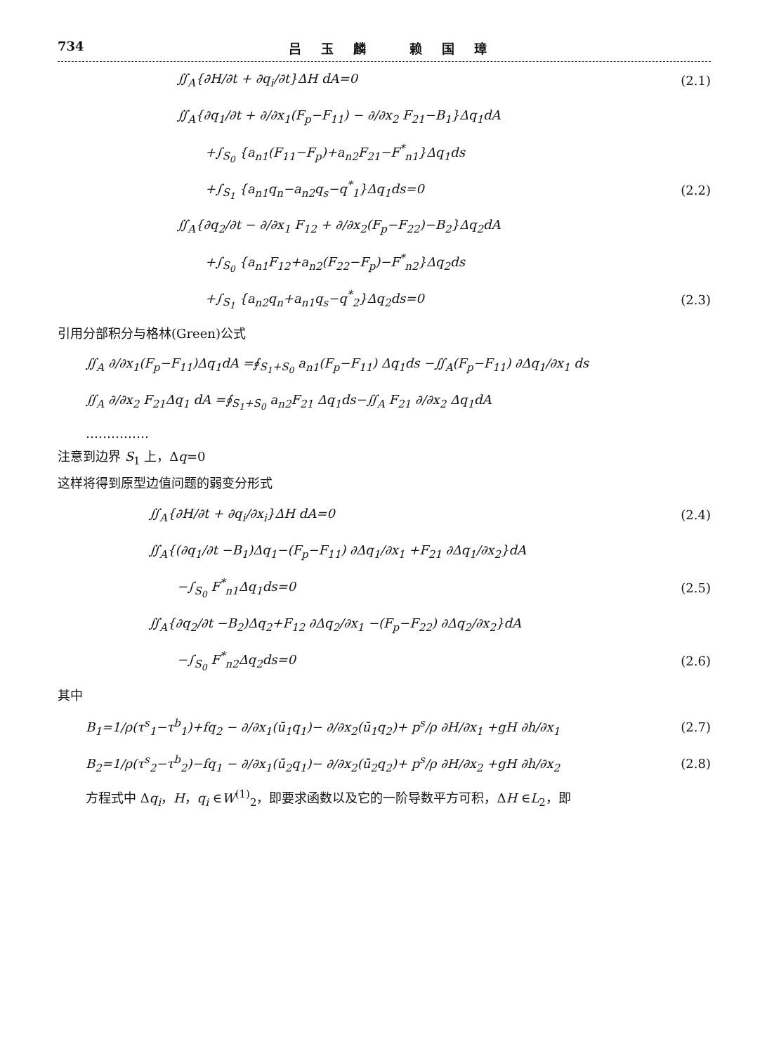734 吕玉麟 赖国璋
∬<sub>A</sub>{∂H/∂t + ∂q<sub>i</sub>/∂t}ΔH dA=0 (2.1)
∬<sub>A</sub>{∂q<sub>1</sub>/∂t + ∂/∂x<sub>1</sub>(F<sub>p</sub>−F<sub>11</sub>) − ∂/∂x<sub>2</sub> F<sub>21</sub>−B<sub>1</sub>}Δq<sub>1</sub>dA
+∫<sub>S<sub>0</sub></sub> {a<sub>n1</sub>(F<sub>11</sub>−F<sub>p</sub>)+a<sub>n2</sub>F<sub>21</sub>−F<sup>*</sup><sub>n1</sub>}Δq<sub>1</sub>ds
+∫<sub>S<sub>1</sub></sub> {a<sub>n1</sub>q<sub>n</sub>−a<sub>n2</sub>q<sub>s</sub>−q<sup>*</sup><sub>1</sub>}Δq<sub>1</sub>ds=0 (2.2)
∬<sub>A</sub>{∂q<sub>2</sub>/∂t − ∂/∂x<sub>1</sub> F<sub>12</sub> + ∂/∂x<sub>2</sub>(F<sub>p</sub>−F<sub>22</sub>)−B<sub>2</sub>}Δq<sub>2</sub>dA
+∫<sub>S<sub>0</sub></sub> {a<sub>n1</sub>F<sub>12</sub>+a<sub>n2</sub>(F<sub>22</sub>−F<sub>p</sub>)−F<sup>*</sup><sub>n2</sub>}Δq<sub>2</sub>ds
+∫<sub>S<sub>1</sub></sub> {a<sub>n2</sub>q<sub>n</sub>+a<sub>n1</sub>q<sub>s</sub>−q<sup>*</sup><sub>2</sub>}Δq<sub>2</sub>ds=0 (2.3)
引用分部积分与格林(Green)公式
∬<sub>A</sub> ∂/∂x<sub>1</sub>(F<sub>p</sub>−F<sub>11</sub>)Δq<sub>1</sub>dA =∮<sub>S<sub>1</sub>+S<sub>0</sub></sub> a<sub>n1</sub>(F<sub>p</sub>−F<sub>11</sub>) Δq<sub>1</sub>ds −∬<sub>A</sub>(F<sub>p</sub>−F<sub>11</sub>) ∂Δq<sub>1</sub>/∂x<sub>1</sub> ds
∬<sub>A</sub> ∂/∂x<sub>2</sub> F<sub>21</sub>Δq<sub>1</sub> dA =∮<sub>S<sub>1</sub>+S<sub>0</sub></sub> a<sub>n2</sub>F<sub>21</sub> Δq<sub>1</sub>ds−∬<sub>A</sub> F<sub>21</sub> ∂/∂x<sub>2</sub> Δq<sub>1</sub>dA
……………
注意到边界 S<sub>1</sub> 上，Δq=0
这样将得到原型边值问题的弱变分形式
∬<sub>A</sub>{∂H/∂t + ∂q<sub>i</sub>/∂x<sub>i</sub>}ΔH dA=0 (2.4)
∬<sub>A</sub>{(∂q<sub>1</sub>/∂t −B<sub>1</sub>)Δq<sub>1</sub>−(F<sub>p</sub>−F<sub>11</sub>) ∂Δq<sub>1</sub>/∂x<sub>1</sub> +F<sub>21</sub> ∂Δq<sub>1</sub>/∂x<sub>2</sub>}dA
−∫<sub>S<sub>0</sub></sub> F<sup>*</sup><sub>n1</sub>Δq<sub>1</sub>ds=0 (2.5)
∬<sub>A</sub>{∂q<sub>2</sub>/∂t −B<sub>2</sub>)Δq<sub>2</sub>+F<sub>12</sub> ∂Δq<sub>2</sub>/∂x<sub>1</sub> −(F<sub>p</sub>−F<sub>22</sub>) ∂Δq<sub>2</sub>/∂x<sub>2</sub>}dA
−∫<sub>S<sub>0</sub></sub> F<sup>*</sup><sub>n2</sub>Δq<sub>2</sub>ds=0 (2.6)
其中
B<sub>1</sub>=1/ρ(τ<sup>s</sup><sub>1</sub>−τ<sup>b</sup><sub>1</sub>)+fq<sub>2</sub> − ∂/∂x<sub>1</sub>(ū<sub>1</sub>q<sub>1</sub>)− ∂/∂x<sub>2</sub>(ū<sub>1</sub>q<sub>2</sub>)+ p<sup>s</sup>/ρ ∂H/∂x<sub>1</sub> +gH ∂h/∂x<sub>1</sub> (2.7)
B<sub>2</sub>=1/ρ(τ<sup>s</sup><sub>2</sub>−τ<sup>b</sup><sub>2</sub>)−fq<sub>1</sub> − ∂/∂x<sub>1</sub>(ū<sub>2</sub>q<sub>1</sub>)− ∂/∂x<sub>2</sub>(ū<sub>2</sub>q<sub>2</sub>)+ p<sup>s</sup>/ρ ∂H/∂x<sub>2</sub> +gH ∂h/∂x<sub>2</sub> (2.8)
方程式中 Δq<sub>i</sub>，H，q<sub>i</sub> ∈W<sup>(1)</sup><sub>2</sub>，即要求函数以及它的一阶导数平方可积，ΔH ∈L<sub>2</sub>，即